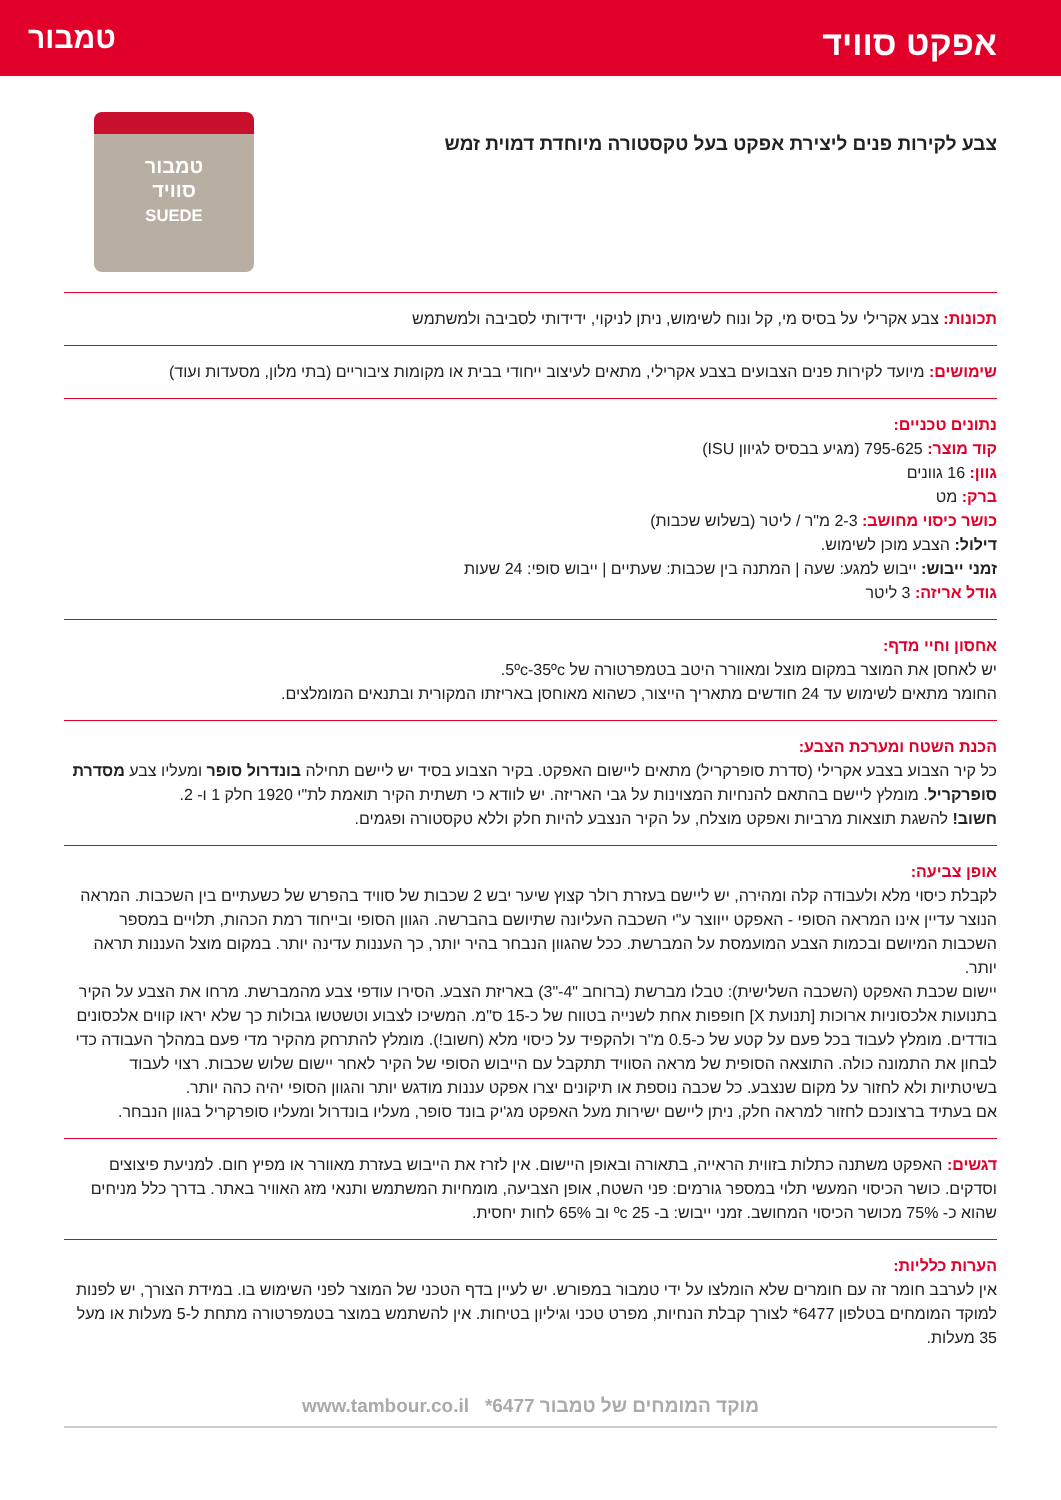אפקט סוויד
טמבור
צבע לקירות פנים ליצירת אפקט בעל טקסטורה מיוחדת דמוית זמש
טמבור
סוויד
SUEDE
תכונות: צבע אקרילי על בסיס מי, קל ונוח לשימוש, ניתן לניקוי, ידידותי לסביבה ולמשתמש
שימושים: מיועד לקירות פנים הצבועים בצבע אקרילי, מתאים לעיצוב ייחודי בבית או מקומות ציבוריים (בתי מלון, מסעדות ועוד)
נתונים טכניים:
קוד מוצר: 795-625 (מגיע בבסיס לגיוון ISU)
גוון: 16 גוונים
ברק: מט
כושר כיסוי מחושב: 2-3 מ"ר / ליטר (בשלוש שכבות)
דילול: הצבע מוכן לשימוש.
זמני ייבוש: ייבוש למגע: שעה | המתנה בין שכבות: שעתיים | ייבוש סופי: 24 שעות
גודל אריזה: 3 ליטר
אחסון וחיי מדף:
יש לאחסן את המוצר במקום מוצל ומאוורר היטב בטמפרטורה של 5ºc-35ºc.
החומר מתאים לשימוש עד 24 חודשים מתאריך הייצור, כשהוא מאוחסן באריזתו המקורית ובתנאים המומלצים.
הכנת השטח ומערכת הצבע:
כל קיר הצבוע בצבע אקרילי (סדרת סופרקריל) מתאים ליישום האפקט. בקיר הצבוע בסיד יש ליישם תחילה בונדרול סופר ומעליו צבע מסדרת סופרקריל. מומלץ ליישם בהתאם להנחיות המצוינות על גבי האריזה. יש לוודא כי תשתית הקיר תואמת לת"י 1920 חלק 1 ו- 2.
חשוב! להשגת תוצאות מרביות ואפקט מוצלח, על הקיר הנצבע להיות חלק וללא טקסטורה ופגמים.
אופן צביעה:
לקבלת כיסוי מלא ולעבודה קלה ומהירה, יש ליישם בעזרת רולר קצוץ שיער יבש 2 שכבות של סוויד בהפרש של כשעתיים בין השכבות. המראה הנוצר עדיין אינו המראה הסופי - האפקט ייווצר ע"י השכבה העליונה שתיושם בהברשה. הגוון הסופי ובייחוד רמת הכהות, תלויים במספר השכבות המיושם ובכמות הצבע המועמסת על המברשת. ככל שהגוון הנבחר בהיר יותר, כך העננות עדינה יותר. במקום מוצל העננות תראה יותר.
יישום שכבת האפקט (השכבה השלישית): טבלו מברשת (ברוחב "4-"3) באריזת הצבע. הסירו עודפי צבע מהמברשת. מרחו את הצבע על הקיר בתנועות אלכסוניות ארוכות [תנועת X] חופפות אחת לשנייה בטווח של כ-15 ס"מ. המשיכו לצבוע וטשטשו גבולות כך שלא יראו קווים אלכסונים בודדים. מומלץ לעבוד בכל פעם על קטע של כ-0.5 מ"ר ולהקפיד על כיסוי מלא (חשוב!). מומלץ להתרחק מהקיר מדי פעם במהלך העבודה כדי לבחון את התמונה כולה. התוצאה הסופית של מראה הסוויד תתקבל עם הייבוש הסופי של הקיר לאחר יישום שלוש שכבות. רצוי לעבוד בשיטתיות ולא לחזור על מקום שנצבע. כל שכבה נוספת או תיקונים יצרו אפקט עננות מודגש יותר והגוון הסופי יהיה כהה יותר.
אם בעתיד ברצונכם לחזור למראה חלק, ניתן ליישם ישירות מעל האפקט מג'יק בונד סופר, מעליו בונדרול ומעליו סופרקריל בגוון הנבחר.
דגשים: האפקט משתנה כתלות בזווית הראייה, בתאורה ובאופן היישום. אין לזרז את הייבוש בעזרת מאוורר או מפיץ חום. למניעת פיצוצים וסדקים. כושר הכיסוי המעשי תלוי במספר גורמים: פני השטח, אופן הצביעה, מומחיות המשתמש ותנאי מזג האוויר באתר. בדרך כלל מניחים שהוא כ- 75% מכושר הכיסוי המחושב. זמני ייבוש: ב- 25 ºc וב 65% לחות יחסית.
הערות כלליות:
אין לערבב חומר זה עם חומרים שלא הומלצו על ידי טמבור במפורש. יש לעיין בדף הטכני של המוצר לפני השימוש בו. במידת הצורך, יש לפנות למוקד המומחים בטלפון 6477* לצורך קבלת הנחיות, מפרט טכני וגיליון בטיחות. אין להשתמש במוצר בטמפרטורה מתחת ל-5 מעלות או מעל 35 מעלות.
www.tambour.co.il מוקד המומחים של טמבור 6477*